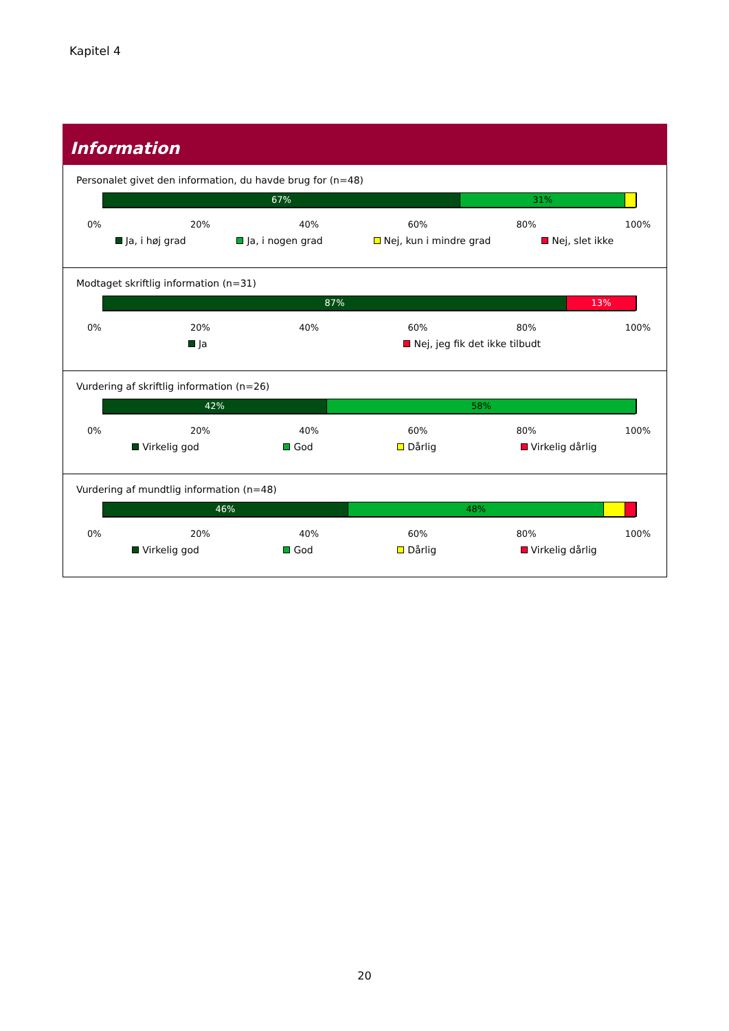Kapitel 4
Information
Personalet givet den information, du havde brug for (n=48)
67% 31%
0% 20% 40% 60% 80% 100%
Ja, i høj grad Ja, i nogen grad Nej, kun i mindre grad Nej, slet ikke
Modtaget skriftlig information (n=31)
87% 13%
0% 20% 40% 60% 80% 100%
Ja Nej, jeg fik det ikke tilbudt
Vurdering af skriftlig information (n=26)
42% 58%
0% 20% 40% 60% 80% 100%
Virkelig god God Dårlig Virkelig dårlig
Vurdering af mundtlig information (n=48)
46% 48%
0% 20% 40% 60% 80% 100%
Virkelig god God Dårlig Virkelig dårlig
20